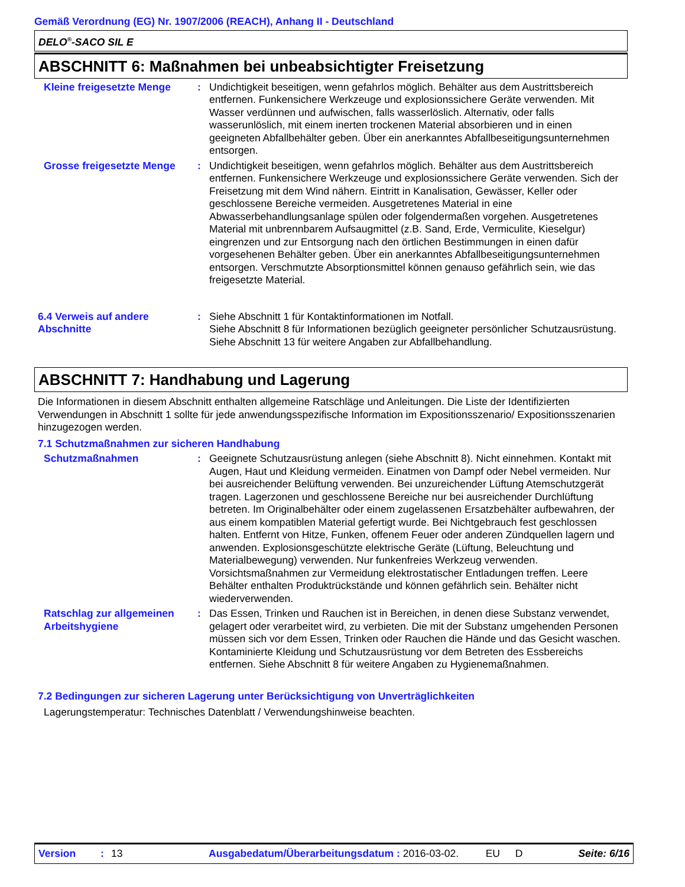Gemäß Verordnung (EG) Nr. 1907/2006 (REACH), Anhang II - Deutschland
DELO<sup>®</sup>-SACO SIL E
ABSCHNITT 6: Maßnahmen bei unbeabsichtigter Freisetzung
Kleine freigesetzte Menge
: Undichtigkeit beseitigen, wenn gefahrlos möglich. Behälter aus dem Austrittsbereich entfernen. Funkensichere Werkzeuge und explosionssichere Geräte verwenden. Mit Wasser verdünnen und aufwischen, falls wasserlöslich. Alternativ, oder falls wasserunlöslich, mit einem inerten trockenen Material absorbieren und in einen geeigneten Abfallbehälter geben. Über ein anerkanntes Abfallbeseitigungsunternehmen entsorgen.
Grosse freigesetzte Menge
: Undichtigkeit beseitigen, wenn gefahrlos möglich. Behälter aus dem Austrittsbereich entfernen. Funkensichere Werkzeuge und explosionssichere Geräte verwenden. Sich der Freisetzung mit dem Wind nähern. Eintritt in Kanalisation, Gewässer, Keller oder geschlossene Bereiche vermeiden. Ausgetretenes Material in eine Abwasserbehandlungsanlage spülen oder folgendermaßen vorgehen. Ausgetretenes Material mit unbrennbarem Aufsaugmittel (z.B. Sand, Erde, Vermiculite, Kieselgur) eingrenzen und zur Entsorgung nach den örtlichen Bestimmungen in einen dafür vorgesehenen Behälter geben. Über ein anerkanntes Abfallbeseitigungsunternehmen entsorgen. Verschmutzte Absorptionsmittel können genauso gefährlich sein, wie das freigesetzte Material.
6.4 Verweis auf andere Abschnitte
: Siehe Abschnitt 1 für Kontaktinformationen im Notfall.
Siehe Abschnitt 8 für Informationen bezüglich geeigneter persönlicher Schutzausrüstung.
Siehe Abschnitt 13 für weitere Angaben zur Abfallbehandlung.
ABSCHNITT 7: Handhabung und Lagerung
Die Informationen in diesem Abschnitt enthalten allgemeine Ratschläge und Anleitungen. Die Liste der Identifizierten Verwendungen in Abschnitt 1 sollte für jede anwendungsspezifische Information im Expositionsszenario/ Expositionsszenarien hinzugezogen werden.
7.1 Schutzmaßnahmen zur sicheren Handhabung
Schutzmaßnahmen : Geeignete Schutzausrüstung anlegen (siehe Abschnitt 8). Nicht einnehmen. Kontakt mit Augen, Haut und Kleidung vermeiden. Einatmen von Dampf oder Nebel vermeiden. Nur bei ausreichender Belüftung verwenden. Bei unzureichender Lüftung Atemschutzgerät tragen. Lagerzonen und geschlossene Bereiche nur bei ausreichender Durchlüftung betreten. Im Originalbehälter oder einem zugelassenen Ersatzbehälter aufbewahren, der aus einem kompatiblen Material gefertigt wurde. Bei Nichtgebrauch fest geschlossen halten. Entfernt von Hitze, Funken, offenem Feuer oder anderen Zündquellen lagern und anwenden. Explosionsgeschützte elektrische Geräte (Lüftung, Beleuchtung und Materialbewegung) verwenden. Nur funkenfreies Werkzeug verwenden. Vorsichtsmaßnahmen zur Vermeidung elektrostatischer Entladungen treffen. Leere Behälter enthalten Produktrückstände und können gefährlich sein. Behälter nicht wiederverwenden.
Ratschlag zur allgemeinen Arbeitshygiene
: Das Essen, Trinken und Rauchen ist in Bereichen, in denen diese Substanz verwendet, gelagert oder verarbeitet wird, zu verbieten. Die mit der Substanz umgehenden Personen müssen sich vor dem Essen, Trinken oder Rauchen die Hände und das Gesicht waschen. Kontaminierte Kleidung und Schutzausrüstung vor dem Betreten des Essbereichs entfernen. Siehe Abschnitt 8 für weitere Angaben zu Hygienemaßnahmen.
7.2 Bedingungen zur sicheren Lagerung unter Berücksichtigung von Unverträglichkeiten
Lagerungstemperatur: Technisches Datenblatt / Verwendungshinweise beachten.
Version: 13 Ausgabedatum/Überarbeitungsdatum : 2016-03-02. EU D Seite: 6/16